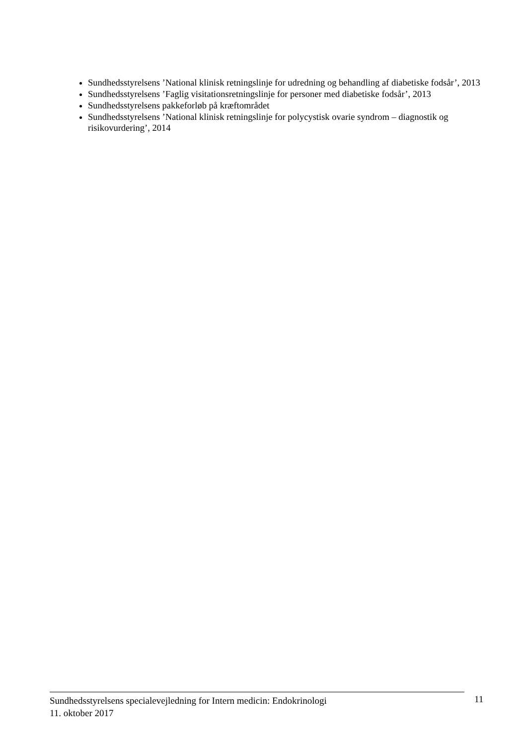Sundhedsstyrelsens ’National klinisk retningslinje for udredning og behandling af diabetiske fodsår’, 2013
Sundhedsstyrelsens ’Faglig visitationsretningslinje for personer med diabetiske fodsår’, 2013
Sundhedsstyrelsens pakkeforløb på kræftområdet
Sundhedsstyrelsens ’National klinisk retningslinje for polycystisk ovarie syndrom – diagnostik og risikovurdering’, 2014
Sundhedsstyrelsens specialevejledning for Intern medicin: Endokrinologi
11. oktober 2017
11